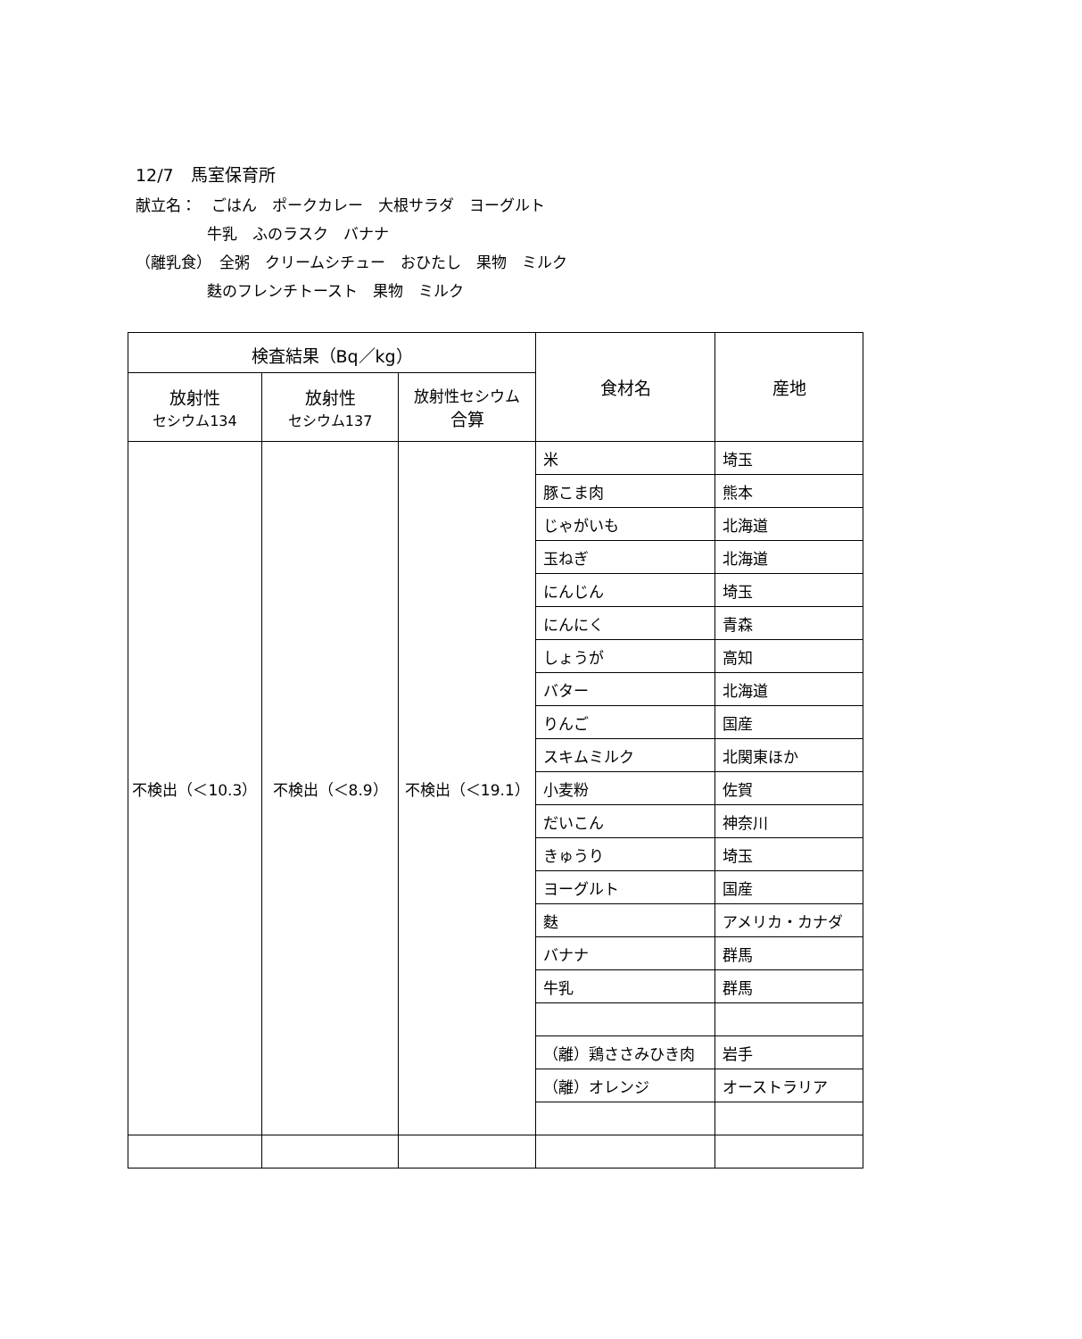12/7　馬室保育所
献立名：　ごはん　ポークカレー　大根サラダ　ヨーグルト
牛乳　ふのラスク　バナナ
（離乳食）　全粥　クリームシチュー　おひたし　果物　ミルク
麩のフレンチトースト　果物　ミルク
| 検査結果（Bq／kg） | | | 食材名 | 産地 |
| --- | --- | --- | --- | --- |
| 放射性 セシウム134 | 放射性 セシウム137 | 放射性セシウム 合算 | | |
| 不検出（＜10.3） | 不検出（＜8.9） | 不検出（＜19.1） | 米 | 埼玉 |
| | | | 豚こま肉 | 熊本 |
| | | | じゃがいも | 北海道 |
| | | | 玉ねぎ | 北海道 |
| | | | にんじん | 埼玉 |
| | | | にんにく | 青森 |
| | | | しょうが | 高知 |
| | | | バター | 北海道 |
| | | | りんご | 国産 |
| | | | スキムミルク | 北関東ほか |
| | | | 小麦粉 | 佐賀 |
| | | | だいこん | 神奈川 |
| | | | きゅうり | 埼玉 |
| | | | ヨーグルト | 国産 |
| | | | 麩 | アメリカ・カナダ |
| | | | バナナ | 群馬 |
| | | | 牛乳 | 群馬 |
| | | | （離）鶏ささみひき肉 | 岩手 |
| | | | （離）オレンジ | オーストラリア |